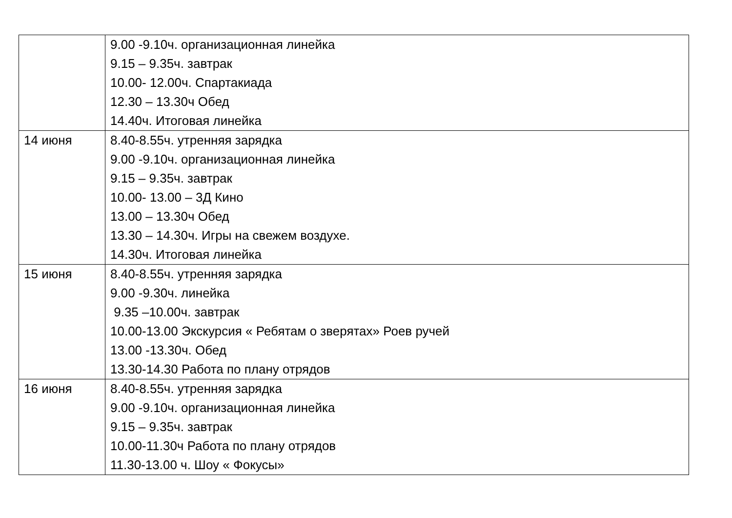| | 9.00 -9.10ч. организационная линейка 9.15 – 9.35ч. завтрак 10.00- 12.00ч. Спартакиада 12.30 – 13.30ч Обед 14.40ч. Итоговая линейка |
| 14 июня | 8.40-8.55ч. утренняя зарядка 9.00 -9.10ч. организационная линейка 9.15 – 9.35ч. завтрак 10.00- 13.00 – 3Д Кино 13.00 – 13.30ч Обед 13.30 – 14.30ч. Игры на свежем воздухе. 14.30ч. Итоговая линейка |
| 15 июня | 8.40-8.55ч. утренняя зарядка 9.00 -9.30ч. линейка 9.35 –10.00ч. завтрак 10.00-13.00 Экскурсия « Ребятам о зверятах» Роев ручей 13.00 -13.30ч. Обед 13.30-14.30 Работа по плану отрядов |
| 16 июня | 8.40-8.55ч. утренняя зарядка 9.00 -9.10ч. организационная линейка 9.15 – 9.35ч. завтрак 10.00-11.30ч Работа по плану отрядов 11.30-13.00 ч. Шоу « Фокусы» |